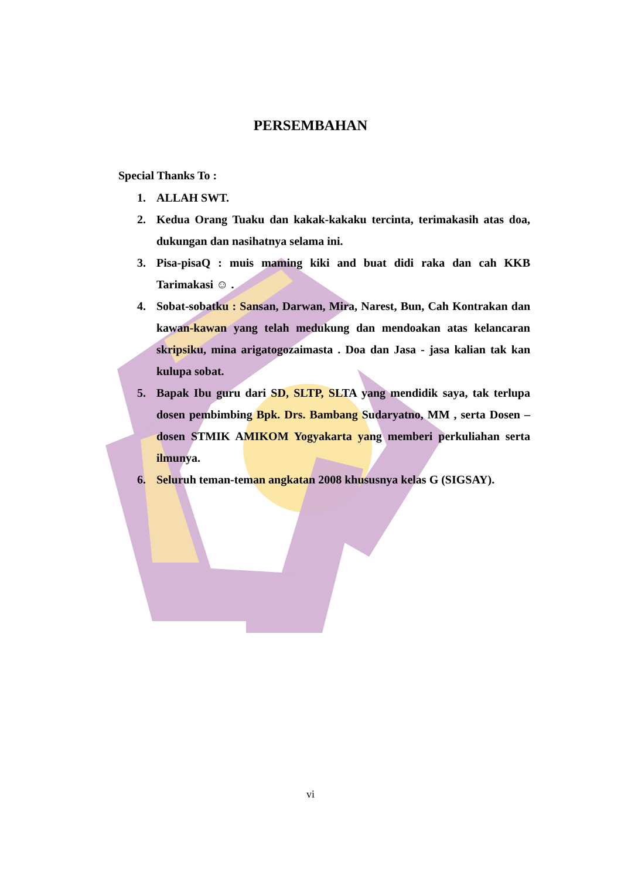PERSEMBAHAN
Special Thanks To :
1. ALLAH SWT.
2. Kedua Orang Tuaku dan kakak-kakaku tercinta, terimakasih atas doa, dukungan dan nasihatnya selama ini.
3. Pisa-pisaQ : muis maming kiki and buat didi raka dan cah KKB Tarimakasi ☺ .
4. Sobat-sobatku : Sansan, Darwan, Mira, Narest, Bun, Cah Kontrakan dan kawan-kawan yang telah medukung dan mendoakan atas kelancaran skripsiku, mina arigatogozaimasta . Doa dan Jasa - jasa kalian tak kan kulupa sobat.
5. Bapak Ibu guru dari SD, SLTP, SLTA yang mendidik saya, tak terlupa dosen pembimbing Bpk. Drs. Bambang Sudaryatno, MM , serta Dosen – dosen STMIK AMIKOM Yogyakarta yang memberi perkuliahan serta ilmunya.
6. Seluruh teman-teman angkatan 2008 khususnya kelas G (SIGSAY).
vi